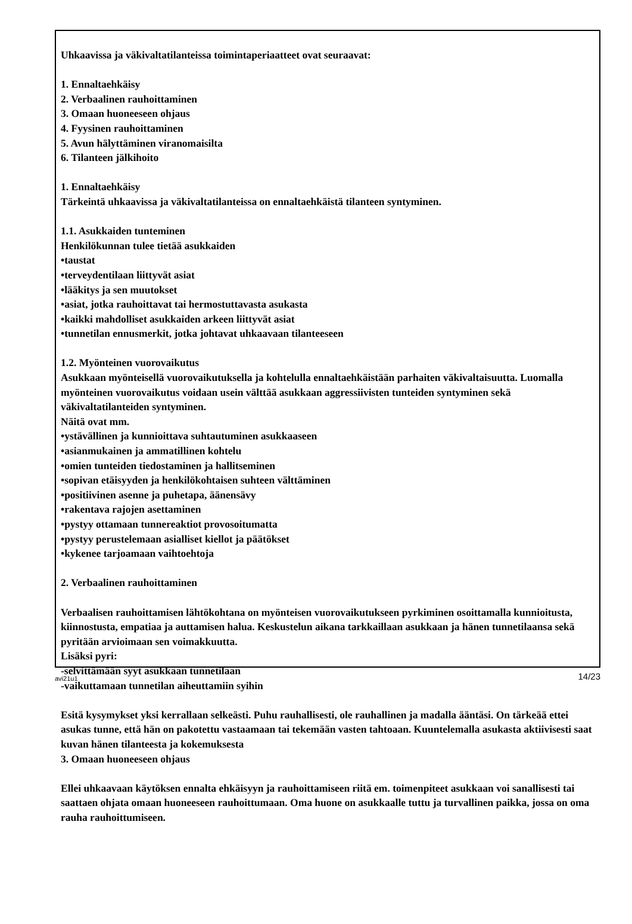Uhkaavissa ja väkivaltatilanteissa toimintaperiaatteet ovat seuraavat:
1. Ennaltaehkäisy
2. Verbaalinen rauhoittaminen
3. Omaan huoneeseen ohjaus
4. Fyysinen rauhoittaminen
5. Avun hälyttäminen viranomaisilta
6. Tilanteen jälkihoito
1. Ennaltaehkäisy
Tärkeintä uhkaavissa ja väkivaltatilanteissa on ennaltaehkäistä tilanteen syntyminen.
1.1. Asukkaiden tunteminen
Henkilökunnan tulee tietää asukkaiden
•taustat
•terveydentilaan liittyvät asiat
•lääkitys ja sen muutokset
•asiat, jotka rauhoittavat tai hermostuttavasta asukasta
•kaikki mahdolliset asukkaiden arkeen liittyvät asiat
•tunnetilan ennusmerkit, jotka johtavat uhkaavaan tilanteeseen
1.2. Myönteinen vuorovaikutus
Asukkaan myönteisellä vuorovaikutuksella ja kohtelulla ennaltaehkäistään parhaiten väkivaltaisuutta. Luomalla myönteinen vuorovaikutus voidaan usein välttää asukkaan aggressiivisten tunteiden syntyminen sekä väkivaltatilanteiden syntyminen.
Näitä ovat mm.
•ystävällinen ja kunnioittava suhtautuminen asukkaaseen
•asianmukainen ja ammatillinen kohtelu
•omien tunteiden tiedostaminen ja hallitseminen
•sopivan etäisyyden ja henkilökohtaisen suhteen välttäminen
•positiivinen asenne ja puhetapa, äänensävy
•rakentava rajojen asettaminen
•pystyy ottamaan tunnereaktiot provosoitumatta
•pystyy perustelemaan asialliset kiellot ja päätökset
•kykenee tarjoamaan vaihtoehtoja
2. Verbaalinen rauhoittaminen
Verbaalisen rauhoittamisen lähtökohtana on myönteisen vuorovaikutukseen pyrkiminen osoittamalla kunnioitusta, kiinnostusta, empatiaa ja auttamisen halua. Keskustelun aikana tarkkaillaan asukkaan ja hänen tunnetilaansa sekä pyritään arvioimaan sen voimakkuutta.
Lisäksi pyri:
-selvittämään syyt asukkaan tunnetilaan
-vaikuttamaan tunnetilan aiheuttamiin syihin
Esitä kysymykset yksi kerrallaan selkeästi. Puhu rauhallisesti, ole rauhallinen ja madalla ääntäsi. On tärkeää ettei asukas tunne, että hän on pakotettu vastaamaan tai tekemään vasten tahtoaan. Kuuntelemalla asukasta aktiivisesti saat kuvan hänen tilanteesta ja kokemuksesta
3. Omaan huoneeseen ohjaus
Ellei uhkaavaan käytöksen ennalta ehkäisyyn ja rauhoittamiseen riitä em. toimenpiteet asukkaan voi sanallisesti tai saattaen ohjata omaan huoneeseen rauhoittumaan. Oma huone on asukkaalle tuttu ja turvallinen paikka, jossa on oma rauha rauhoittumiseen.
avi21u1 14/23